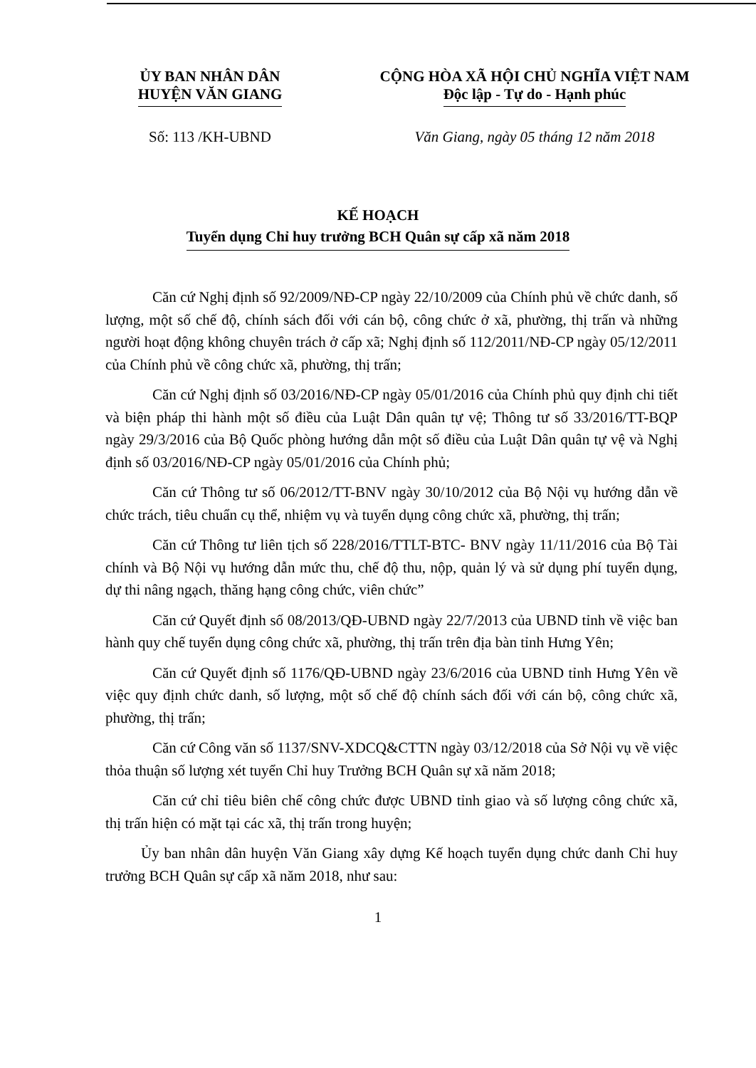ỦY BAN NHÂN DÂN
HUYỆN VĂN GIANG
CỘNG HÒA XÃ HỘI CHỦ NGHĨA VIỆT NAM
Độc lập - Tự do - Hạnh phúc
Số: 113 /KH-UBND Văn Giang, ngày 05 tháng 12 năm 2018
KẾ HOẠCH
Tuyển dụng Chỉ huy trưởng BCH Quân sự cấp xã năm 2018
Căn cứ Nghị định số 92/2009/NĐ-CP ngày 22/10/2009 của Chính phủ về chức danh, số lượng, một số chế độ, chính sách đối với cán bộ, công chức ở xã, phường, thị trấn và những người hoạt động không chuyên trách ở cấp xã; Nghị định số 112/2011/NĐ-CP ngày 05/12/2011 của Chính phủ về công chức xã, phường, thị trấn;
Căn cứ Nghị định số 03/2016/NĐ-CP ngày 05/01/2016 của Chính phủ quy định chi tiết và biện pháp thi hành một số điều của Luật Dân quân tự vệ; Thông tư số 33/2016/TT-BQP ngày 29/3/2016 của Bộ Quốc phòng hướng dẫn một số điều của Luật Dân quân tự vệ và Nghị định số 03/2016/NĐ-CP ngày 05/01/2016 của Chính phủ;
Căn cứ Thông tư số 06/2012/TT-BNV ngày 30/10/2012 của Bộ Nội vụ hướng dẫn về chức trách, tiêu chuẩn cụ thể, nhiệm vụ và tuyển dụng công chức xã, phường, thị trấn;
Căn cứ Thông tư liên tịch số 228/2016/TTLT-BTC- BNV ngày 11/11/2016 của Bộ Tài chính và Bộ Nội vụ hướng dẫn mức thu, chế độ thu, nộp, quản lý và sử dụng phí tuyển dụng, dự thi nâng ngạch, thăng hạng công chức, viên chức”
Căn cứ Quyết định số 08/2013/QĐ-UBND ngày 22/7/2013 của UBND tỉnh về việc ban hành quy chế tuyển dụng công chức xã, phường, thị trấn trên địa bàn tỉnh Hưng Yên;
Căn cứ Quyết định số 1176/QĐ-UBND ngày 23/6/2016 của UBND tỉnh Hưng Yên về việc quy định chức danh, số lượng, một số chế độ chính sách đối với cán bộ, công chức xã, phường, thị trấn;
Căn cứ Công văn số 1137/SNV-XDCQ&CTTN ngày 03/12/2018 của Sở Nội vụ về việc thỏa thuận số lượng xét tuyển Chỉ huy Trưởng BCH Quân sự xã năm 2018;
Căn cứ chỉ tiêu biên chế công chức được UBND tỉnh giao và số lượng công chức xã, thị trấn hiện có mặt tại các xã, thị trấn trong huyện;
Ủy ban nhân dân huyện Văn Giang xây dựng Kế hoạch tuyển dụng chức danh Chỉ huy trưởng BCH Quân sự cấp xã năm 2018, như sau:
1